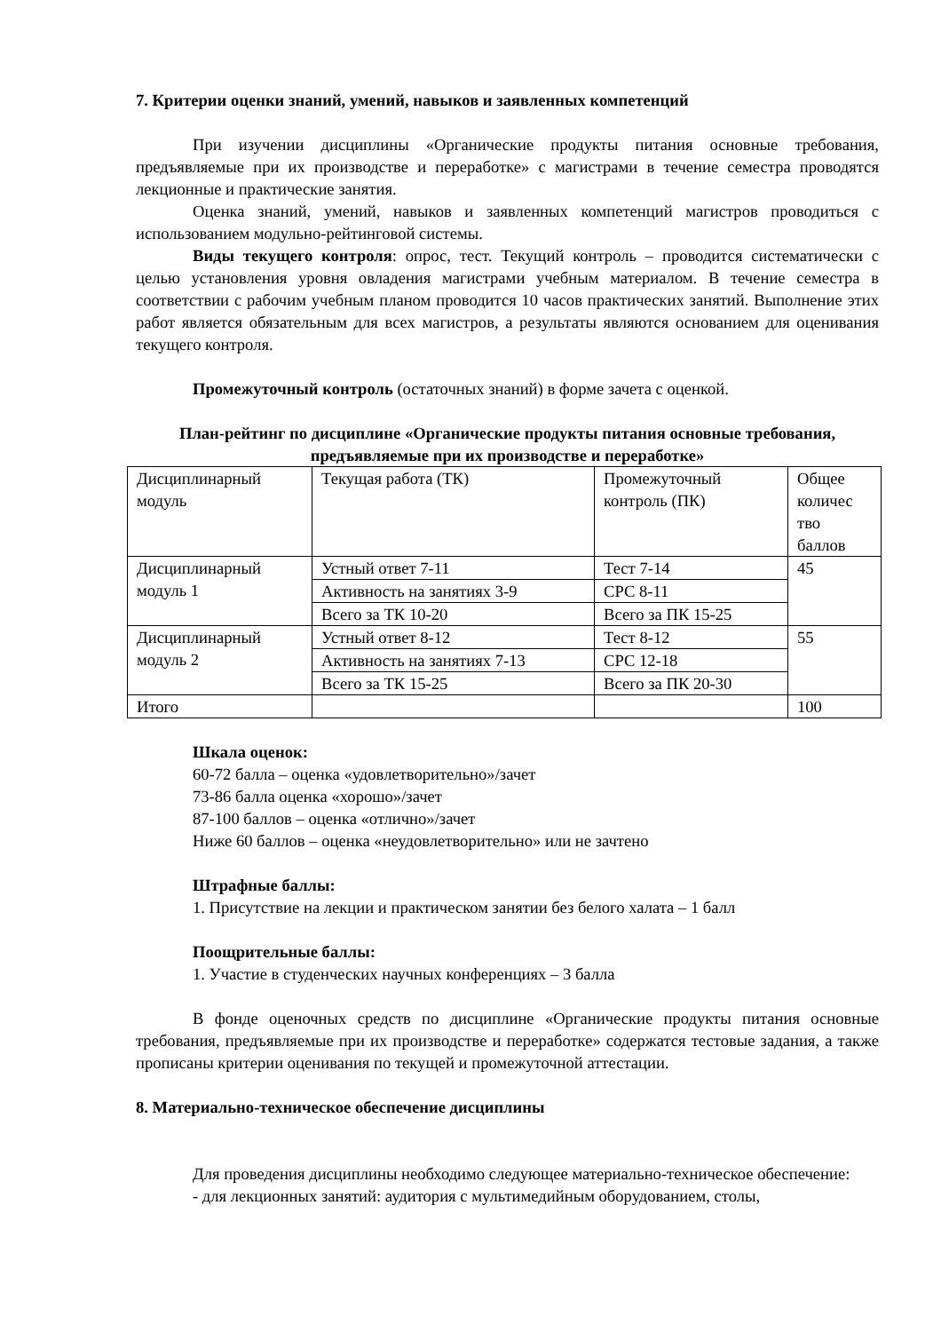7. Критерии оценки знаний, умений, навыков и заявленных компетенций
При изучении дисциплины «Органические продукты питания основные требования, предъявляемые при их производстве и переработке» с магистрами в течение семестра проводятся лекционные и практические занятия.
Оценка знаний, умений, навыков и заявленных компетенций магистров проводиться с использованием модульно-рейтинговой системы.
Виды текущего контроля: опрос, тест. Текущий контроль – проводится систематически с целью установления уровня овладения магистрами учебным материалом. В течение семестра в соответствии с рабочим учебным планом проводится 10 часов практических занятий. Выполнение этих работ является обязательным для всех магистров, а результаты являются основанием для оценивания текущего контроля.
Промежуточный контроль (остаточных знаний) в форме зачета с оценкой.
План-рейтинг по дисциплине «Органические продукты питания основные требования, предъявляемые при их производстве и переработке»
| Дисциплинарный модуль | Текущая работа (ТК) | Промежуточный контроль (ПК) | Общее количес тво баллов |
| Дисциплинарный модуль 1 | Устный ответ 7-11 | Тест 7-14 | 45 |
| | Активность на занятиях 3-9 | СРС 8-11 | |
| | Всего за ТК 10-20 | Всего за ПК 15-25 | |
| Дисциплинарный модуль 2 | Устный ответ 8-12 | Тест 8-12 | 55 |
| | Активность на занятиях 7-13 | СРС 12-18 | |
| | Всего за ТК 15-25 | Всего за ПК 20-30 | |
| Итого | | | 100 |
Шкала оценок:
60-72 балла – оценка «удовлетворительно»/зачет
73-86 балла оценка «хорошо»/зачет
87-100 баллов – оценка «отлично»/зачет
Ниже 60 баллов – оценка «неудовлетворительно» или не зачтено
Штрафные баллы:
1. Присутствие на лекции и практическом занятии без белого халата – 1 балл
Поощрительные баллы:
1. Участие в студенческих научных конференциях – 3 балла
В фонде оценочных средств по дисциплине «Органические продукты питания основные требования, предъявляемые при их производстве и переработке» содержатся тестовые задания, а также прописаны критерии оценивания по текущей и промежуточной аттестации.
8. Материально-техническое обеспечение дисциплины
Для проведения дисциплины необходимо следующее материально-техническое обеспечение:
- для лекционных занятий: аудитория с мультимедийным оборудованием, столы,